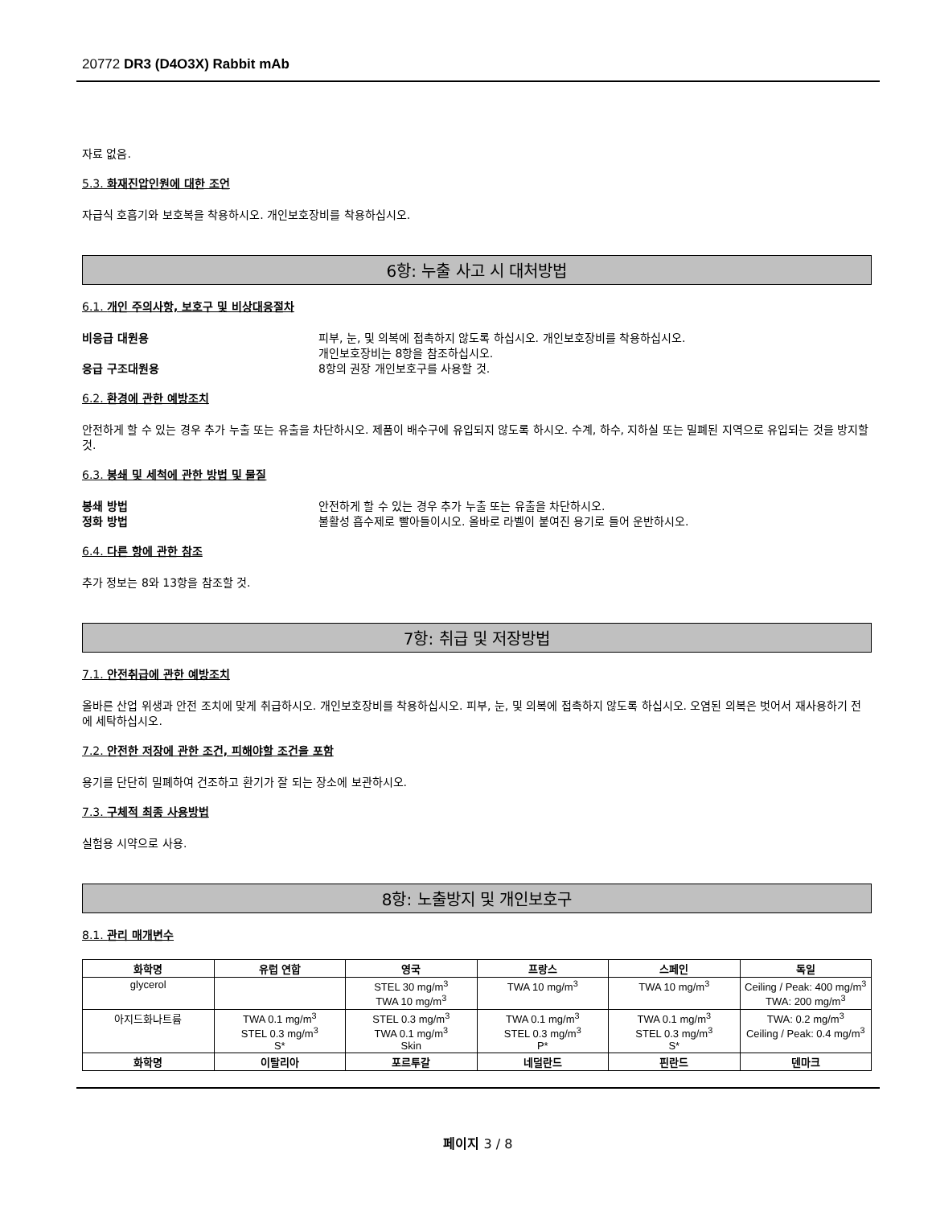20772 DR3 (D4O3X) Rabbit mAb
자료 없음.
5.3. 화재진압인원에 대한 조언
자급식 호흡기와 보호복을 착용하시오. 개인보호장비를 착용하십시오.
6항: 누출 사고 시 대처방법
6.1. 개인 주의사항, 보호구 및 비상대응절차
비응급 대원용 피부, 눈, 및 의복에 접촉하지 않도록 하십시오. 개인보호장비를 착용하십시오.
개인보호장비는 8항을 참조하십시오.
응급 구조대원용 8항의 권장 개인보호구를 사용할 것.
6.2. 환경에 관한 예방조치
안전하게 할 수 있는 경우 추가 누출 또는 유출을 차단하시오. 제품이 배수구에 유입되지 않도록 하시오. 수계, 하수, 지하실 또는 밀폐된 지역으로 유입되는 것을 방지할 것.
6.3. 봉쇄 및 세척에 관한 방법 및 물질
봉쇄 방법 안전하게 할 수 있는 경우 추가 누출 또는 유출을 차단하시오.
정화 방법 불활성 흡수제로 빨아들이시오. 올바로 라벨이 붙여진 용기로 들어 운반하시오.
6.4. 다른 항에 관한 참조
추가 정보는 8와 13항을 참조할 것.
7항: 취급 및 저장방법
7.1. 안전취급에 관한 예방조치
올바른 산업 위생과 안전 조치에 맞게 취급하시오. 개인보호장비를 착용하십시오. 피부, 눈, 및 의복에 접촉하지 않도록 하십시오. 오염된 의복은 벗어서 재사용하기 전에 세탁하십시오.
7.2. 안전한 저장에 관한 조건, 피해야할 조건을 포함
용기를 단단히 밀폐하여 건조하고 환기가 잘 되는 장소에 보관하시오.
7.3. 구체적 최종 사용방법
실험용 시약으로 사용.
8항: 노출방지 및 개인보호구
8.1. 관리 매개변수
| 화학명 | 유럽 연합 | 영국 | 프랑스 | 스페인 | 독일 |
| --- | --- | --- | --- | --- | --- |
| glycerol | | STEL 30 mg/m<sup>3</sup> TWA 10 mg/m<sup>3</sup> | TWA 10 mg/m<sup>3</sup> | TWA 10 mg/m<sup>3</sup> | Ceiling / Peak: 400 mg/m<sup>3</sup> TWA: 200 mg/m<sup>3</sup> |
| 아지드화나트륨 | TWA 0.1 mg/m<sup>3</sup> STEL 0.3 mg/m<sup>3</sup> S* | STEL 0.3 mg/m<sup>3</sup> TWA 0.1 mg/m<sup>3</sup> Skin | TWA 0.1 mg/m<sup>3</sup> STEL 0.3 mg/m<sup>3</sup> P* | TWA 0.1 mg/m<sup>3</sup> STEL 0.3 mg/m<sup>3</sup> S* | TWA: 0.2 mg/m<sup>3</sup> Ceiling / Peak: 0.4 mg/m<sup>3</sup> |
| 화학명 | 이탈리아 | 포르투갈 | 네덜란드 | 핀란드 | 덴마크 |
페이지 3 / 8